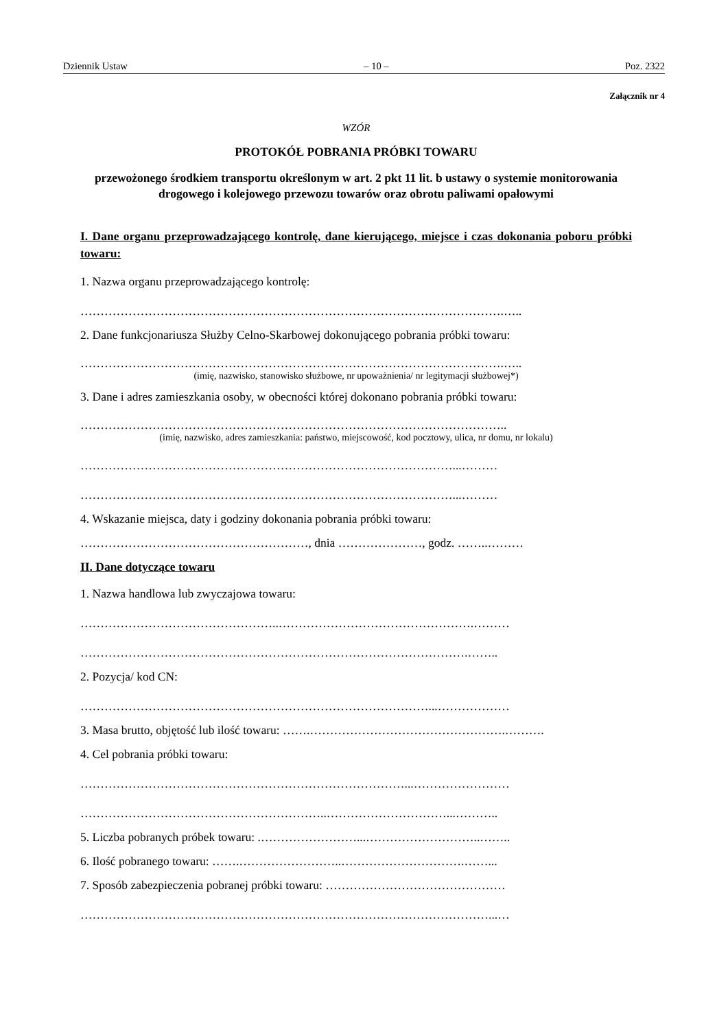Dziennik Ustaw – 10 – Poz. 2322
Załącznik nr 4
WZÓR
PROTOKÓŁ POBRANIA PRÓBKI TOWARU
przewożonego środkiem transportu określonym w art. 2 pkt 11 lit. b ustawy o systemie monitorowania drogowego i kolejowego przewozu towarów oraz obrotu paliwami opałowymi
I. Dane organu przeprowadzającego kontrolę, dane kierującego, miejsce i czas dokonania poboru próbki towaru:
1. Nazwa organu przeprowadzającego kontrolę:
…………………………………………………………………………………………….…..
2. Dane funkcjonariusza Służby Celno-Skarbowej dokonującego pobrania próbki towaru:
…………………………………………………………………………………………….…..
(imię, nazwisko, stanowisko służbowe, nr upoważnienia/ nr legitymacji służbowej*)
3. Dane i adres zamieszkania osoby, w obecności której dokonano pobrania próbki towaru:
……………………………………………………………………………………………..
(imię, nazwisko, adres zamieszkania: państwo, miejscowość, kod pocztowy, ulica, nr domu, nr lokalu)
…………………………………………………………………………………...………
…………………………………………………………………………………...………
4. Wskazanie miejsca, daty i godziny dokonania pobrania próbki towaru:
…………………………………………………, dnia …………………, godz. ……..………
II. Dane dotyczące towaru
1. Nazwa handlowa lub zwyczajowa towaru:
…………………………………………..………………………………………….………
…………………………………………………………………………………….……..
2. Pozycja/ kod CN:
……………………………………………………………………………...………………
3. Masa brutto, objętość lub ilość towaru: …….………………………………………….……….
4. Cel pobrania próbki towaru:
………………………………………………………………………...……………………
……………………………………………………..…………………………...………..
5. Liczba pobranych próbek towaru: .……………………...………………………..……..
6. Ilość pobranego towaru: …….……………………..………………………….……...
7. Sposób zabezpieczenia pobranej próbki towaru: ………………………………………
…………………………………………………………………………………………...…